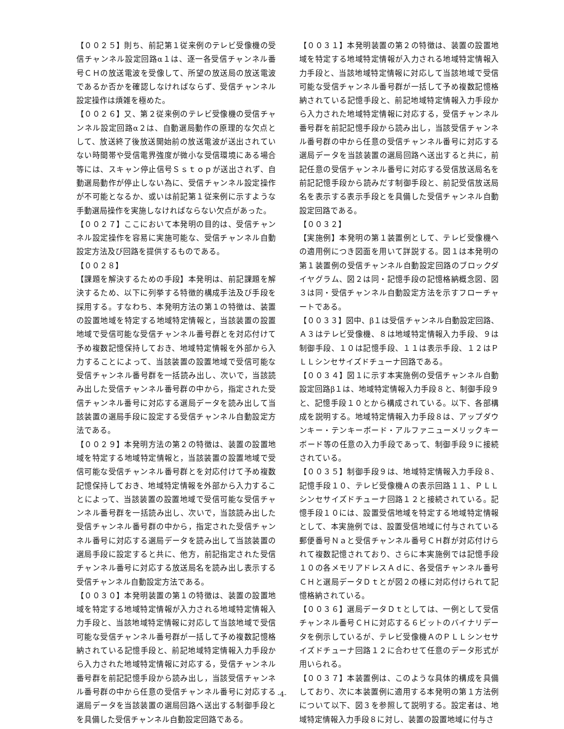【００２５】則ち、前記第１従来例のテレビ受像機の受信チャンネル設定回路α１は、逐一各受信チャンネル番号ＣＨの放送電波を受像して、所望の放送局の放送電波であるか否かを確認しなければならず、受信チャンネル設定操作は煩雑を極めた。
【００２６】又、第２従来例のテレビ受像機の受信チャンネル設定回路α２は、自動選局動作の原理的な欠点として、放送終了後放送開始前の放送電波が送出されていない時間帯や受信電界強度が微小な受信環境にある場合等には、スキャン停止信号Ｓｓｔｏｐが送出されず、自動選局動作が停止しない為に、受信チャンネル設定操作が不可能となるか、或いは前記第１従来例に示すような手動選局操作を実施しなければならない欠点があった。
【００２７】ここにおいて本発明の目的は、受信チャンネル設定操作を容易に実施可能な、受信チャンネル自動設定方法及び回路を提供するものである。
【００２８】
【課題を解決するための手段】本発明は、前記課題を解決するため、以下に列挙する特徴的構成手法及び手段を採用する。すなわち、本発明方法の第１の特徴は、装置の設置地域を特定する地域特定情報と，当該装置の設置地域で受信可能な受信チャンネル番号群とを対応付けて予め複数記憶保持しておき、地域特定情報を外部から入力することによって、当該装置の設置地域で受信可能な受信チャンネル番号群を一括読み出し、次いで，当該読み出した受信チャンネル番号群の中から，指定された受信チャンネル番号に対応する選局データを読み出して当該装置の選局手段に設定する受信チャンネル自動設定方法である。
【００２９】本発明方法の第２の特徴は、装置の設置地域を特定する地域特定情報と，当該装置の設置地域で受信可能な受信チャンネル番号群とを対応付けて予め複数記憶保持しておき、地域特定情報を外部から入力することによって、当該装置の設置地域で受信可能な受信チャンネル番号群を一括読み出し、次いで，当該読み出した受信チャンネル番号群の中から，指定された受信チャンネル番号に対応する選局データを読み出して当該装置の選局手段に設定すると共に、他方，前記指定された受信チャンネル番号に対応する放送局名を読み出し表示する受信チャンネル自動設定方法である。
【００３０】本発明装置の第１の特徴は、装置の設置地域を特定する地域特定情報が入力される地域特定情報入力手段と、当該地域特定情報に対応して当該地域で受信可能な受信チャンネル番号群が一括して予め複数記憶格納されている記憶手段と、前記地域特定情報入力手段から入力された地域特定情報に対応する，受信チャンネル番号群を前記記憶手段から読み出し，当該受信チャンネル番号群の中から任意の受信チャンネル番号に対応する選局データを当該装置の選局回路へ送出する制御手段とを具備した受信チャンネル自動設定回路である。
【００３１】本発明装置の第２の特徴は、装置の設置地域を特定する地域特定情報が入力される地域特定情報入力手段と、当該地域特定情報に対応して当該地域で受信可能な受信チャンネル番号群が一括して予め複数記憶格納されている記憶手段と、前記地域特定情報入力手段から入力された地域特定情報に対応する，受信チャンネル番号群を前記記憶手段から読み出し，当該受信チャンネル番号群の中から任意の受信チャンネル番号に対応する選局データを当該装置の選局回路へ送出すると共に，前記任意の受信チャンネル番号に対応する受信放送局名を前記記憶手段から読みだす制御手段と、前記受信放送局名を表示する表示手段とを具備した受信チャンネル自動設定回路である。
【００３２】
【実施例】本発明の第１装置例として、テレビ受像機への適用例につき図面を用いて詳説する。図１は本発明の第１装置例の受信チャンネル自動設定回路のブロックダイヤグラム、図２は同・記憶手段の記憶格納概念図、図３は同・受信チャンネル自動設定方法を示すフローチャートである。
【００３３】図中、β１は受信チャンネル自動設定回路、Ａ３はテレビ受像機、８は地域特定情報入力手段、９は制御手段、１０は記憶手段、１１は表示手段、１２はＰＬＬシンセサイズドチューナ回路である。
【００３４】図１に示す本実施例の受信チャンネル自動設定回路β１は、地域特定情報入力手段８と、制御手段９と、記憶手段１０とから構成されている。以下、各部構成を説明する。地域特定情報入力手段８は、アップダウンキー・テンキーボード・アルファニューメリックキーボード等の任意の入力手段であって、制御手段９に接続されている。
【００３５】制御手段９は、地域特定情報入力手段８、記憶手段１０、テレビ受像機Ａの表示回路１１、ＰＬＬシンセサイズドチューナ回路１２と接続されている。記憶手段１０には、設置受信地域を特定する地域特定情報として、本実施例では、設置受信地域に付与されている郵便番号Ｎａと受信チャンネル番号ＣＨ群が対応付けられて複数記憶されており、さらに本実施例では記憶手段１０の各メモリアドレスＡｄに、各受信チャンネル番号ＣＨと選局データＤｔとが図２の様に対応付けられて記憶格納されている。
【００３６】選局データＤｔとしては、一例として受信チャンネル番号ＣＨに対応する６ビットのバイナリデータを例示しているが、テレビ受像機ＡのＰＬＬシンセサイズドチューナ回路１２に合わせて任意のデータ形式が用いられる。
【００３７】本装置例は、このような具体的構成を具備しており、次に本装置例に適用する本発明の第１方法例について以下、図３を参照して説明する。設定者は、地域特定情報入力手段８に対し、装置の設置地域に付与さ
-4-